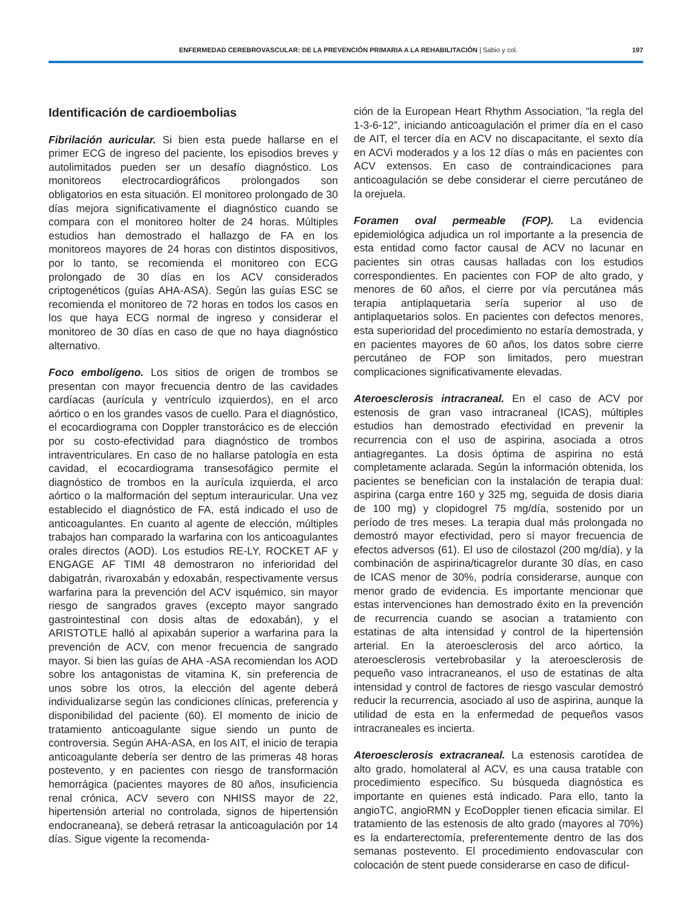ENFERMEDAD CEREBROVASCULAR: DE LA PREVENCIÓN PRIMARIA A LA REHABILITACIÓN | Sabio y col.
197
Identificación de cardioembolias
Fibrilación auricular. Si bien esta puede hallarse en el primer ECG de ingreso del paciente, los episodios breves y autolimitados pueden ser un desafío diagnóstico. Los monitoreos electrocardiográficos prolongados son obligatorios en esta situación. El monitoreo prolongado de 30 días mejora significativamente el diagnóstico cuando se compara con el monitoreo holter de 24 horas. Múltiples estudios han demostrado el hallazgo de FA en los monitoreos mayores de 24 horas con distintos dispositivos, por lo tanto, se recomienda el monitoreo con ECG prolongado de 30 días en los ACV considerados criptogenéticos (guías AHA-ASA). Según las guías ESC se recomienda el monitoreo de 72 horas en todos los casos en los que haya ECG normal de ingreso y considerar el monitoreo de 30 días en caso de que no haya diagnóstico alternativo.
Foco embolígeno. Los sitios de origen de trombos se presentan con mayor frecuencia dentro de las cavidades cardíacas (aurícula y ventrículo izquierdos), en el arco aórtico o en los grandes vasos de cuello. Para el diagnóstico, el ecocardiograma con Doppler transtorácico es de elección por su costo-efectividad para diagnóstico de trombos intraventriculares. En caso de no hallarse patología en esta cavidad, el ecocardiograma transesofágico permite el diagnóstico de trombos en la aurícula izquierda, el arco aórtico o la malformación del septum interauricular. Una vez establecido el diagnóstico de FA, está indicado el uso de anticoagulantes. En cuanto al agente de elección, múltiples trabajos han comparado la warfarina con los anticoagulantes orales directos (AOD). Los estudios RE-LY, ROCKET AF y ENGAGE AF TIMI 48 demostraron no inferioridad del dabigatrán, rivaroxabán y edoxabán, respectivamente versus warfarina para la prevención del ACV isquémico, sin mayor riesgo de sangrados graves (excepto mayor sangrado gastrointestinal con dosis altas de edoxabán), y el ARISTOTLE halló al apixabán superior a warfarina para la prevención de ACV, con menor frecuencia de sangrado mayor. Si bien las guías de AHA -ASA recomiendan los AOD sobre los antagonistas de vitamina K, sin preferencia de unos sobre los otros, la elección del agente deberá individualizarse según las condiciones clínicas, preferencia y disponibilidad del paciente (60). El momento de inicio de tratamiento anticoagulante sigue siendo un punto de controversia. Según AHA-ASA, en los AIT, el inicio de terapia anticoagulante debería ser dentro de las primeras 48 horas postevento, y en pacientes con riesgo de transformación hemorrágica (pacientes mayores de 80 años, insuficiencia renal crónica, ACV severo con NHISS mayor de 22, hipertensión arterial no controlada, signos de hipertensión endocraneana), se deberá retrasar la anticoagulación por 14 días. Sigue vigente la recomenda-
ción de la European Heart Rhythm Association, “la regla del 1-3-6-12”, iniciando anticoagulación el primer día en el caso de AIT, el tercer día en ACV no discapacitante, el sexto día en ACVi moderados y a los 12 días o más en pacientes con ACV extensos. En caso de contraindicaciones para anticoagulación se debe considerar el cierre percutáneo de la orejuela.
Foramen oval permeable (FOP). La evidencia epidemiológica adjudica un rol importante a la presencia de esta entidad como factor causal de ACV no lacunar en pacientes sin otras causas halladas con los estudios correspondientes. En pacientes con FOP de alto grado, y menores de 60 años, el cierre por vía percutánea más terapia antiplaquetaria sería superior al uso de antiplaquetarios solos. En pacientes con defectos menores, esta superioridad del procedimiento no estaría demostrada, y en pacientes mayores de 60 años, los datos sobre cierre percutáneo de FOP son limitados, pero muestran complicaciones significativamente elevadas.
Ateroesclerosis intracraneal. En el caso de ACV por estenosis de gran vaso intracraneal (ICAS), múltiples estudios han demostrado efectividad en prevenir la recurrencia con el uso de aspirina, asociada a otros antiagregantes. La dosis óptima de aspirina no está completamente aclarada. Según la información obtenida, los pacientes se benefician con la instalación de terapia dual: aspirina (carga entre 160 y 325 mg, seguida de dosis diaria de 100 mg) y clopidogrel 75 mg/día, sostenido por un período de tres meses. La terapia dual más prolongada no demostró mayor efectividad, pero sí mayor frecuencia de efectos adversos (61). El uso de cilostazol (200 mg/día), y la combinación de aspirina/ticagrelor durante 30 días, en caso de ICAS menor de 30%, podría considerarse, aunque con menor grado de evidencia. Es importante mencionar que estas intervenciones han demostrado éxito en la prevención de recurrencia cuando se asocian a tratamiento con estatinas de alta intensidad y control de la hipertensión arterial. En la ateroesclerosis del arco aórtico, la ateroesclerosis vertebrobasilar y la ateroesclerosis de pequeño vaso intracraneanos, el uso de estatinas de alta intensidad y control de factores de riesgo vascular demostró reducir la recurrencia, asociado al uso de aspirina, aunque la utilidad de esta en la enfermedad de pequeños vasos intracraneales es incierta.
Ateroesclerosis extracraneal. La estenosis carotídea de alto grado, homolateral al ACV, es una causa tratable con procedimiento específico. Su búsqueda diagnóstica es importante en quienes está indicado. Para ello, tanto la angioTC, angioRMN y EcoDoppler tienen eficacia similar. El tratamiento de las estenosis de alto grado (mayores al 70%) es la endarterectomía, preferentemente dentro de las dos semanas postevento. El procedimiento endovascular con colocación de stent puede considerarse en caso de dificul-